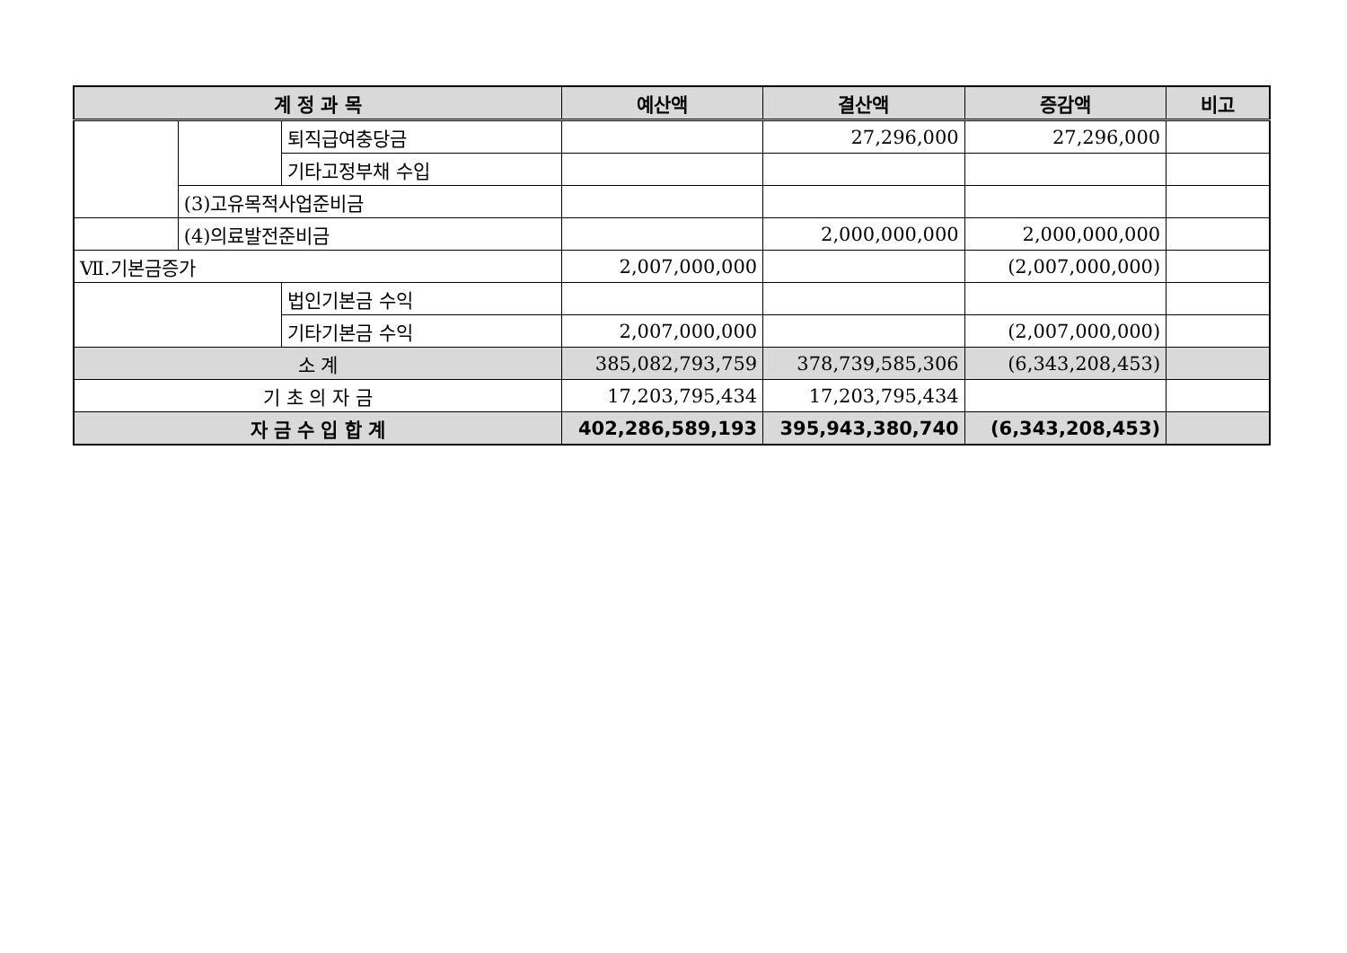| 계 정 과 목 | | | 예산액 | 결산액 | 증감액 | 비고 |
| --- | --- | --- | --- | --- | --- | --- |
| | | 퇴직급여충당금 | | 27,296,000 | 27,296,000 | |
| | | 기타고정부채 수입 | | | | |
| | (3)고유목적사업준비금 | | | | | |
| | (4)의료발전준비금 | | | 2,000,000,000 | 2,000,000,000 | |
| Ⅶ.기본금증가 | | | 2,007,000,000 | | (2,007,000,000) | |
| | | 법인기본금 수익 | | | | |
| | | 기타기본금 수익 | 2,007,000,000 | | (2,007,000,000) | |
| 소 계 | | | 385,082,793,759 | 378,739,585,306 | (6,343,208,453) | |
| 기 초 의 자 금 | | | 17,203,795,434 | 17,203,795,434 | | |
| 자 금 수 입 합 계 | | | 402,286,589,193 | 395,943,380,740 | (6,343,208,453) | |